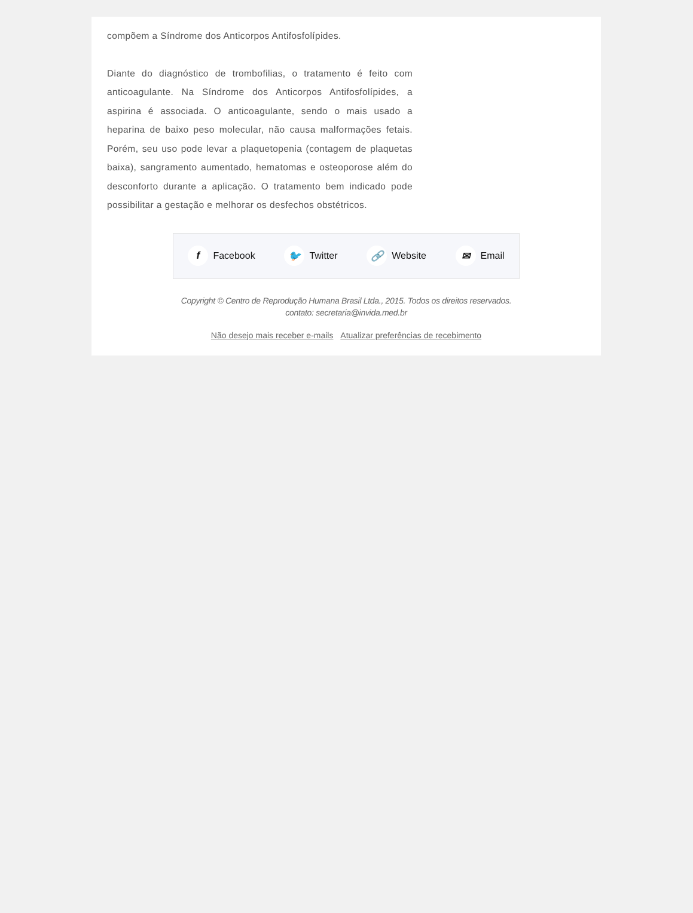compõem a Síndrome dos Anticorpos Antifosfolípides.
Diante do diagnóstico de trombofilias, o tratamento é feito com anticoagulante. Na Síndrome dos Anticorpos Antifosfolípides, a aspirina é associada. O anticoagulante, sendo o mais usado a heparina de baixo peso molecular, não causa malformações fetais. Porém, seu uso pode levar a plaquetopenia (contagem de plaquetas baixa), sangramento aumentado, hematomas e osteoporose além do desconforto durante a aplicação. O tratamento bem indicado pode possibilitar a gestação e melhorar os desfechos obstétricos.
f Facebook 🐦 Twitter 🔗 Website ✉ Email
Copyright © Centro de Reprodução Humana Brasil Ltda., 2015. Todos os direitos reservados.
contato: secretaria@invida.med.br
Não desejo mais receber e-mails Atualizar preferências de recebimento